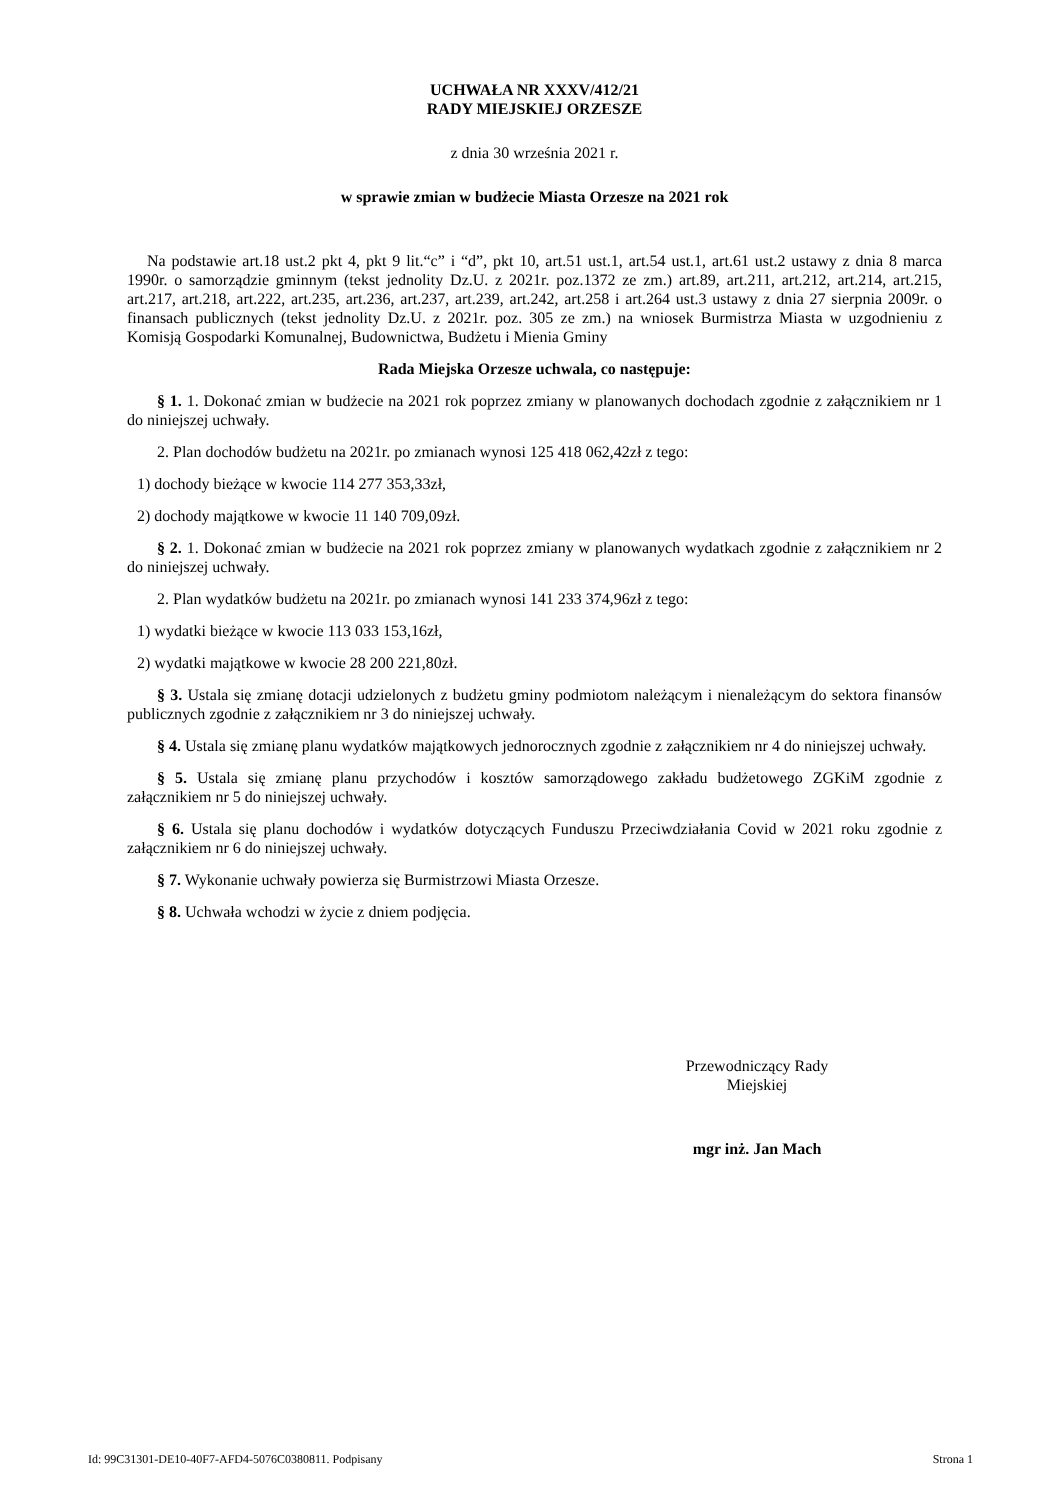UCHWAŁA NR XXXV/412/21
RADY MIEJSKIEJ ORZESZE
z dnia 30 września 2021 r.
w sprawie zmian w budżecie Miasta Orzesze na 2021 rok
Na podstawie art.18 ust.2 pkt 4, pkt 9 lit.“c” i “d”, pkt 10, art.51 ust.1, art.54 ust.1, art.61 ust.2 ustawy z dnia 8 marca 1990r. o samorządzie gminnym (tekst jednolity Dz.U. z 2021r. poz.1372 ze zm.) art.89, art.211, art.212, art.214, art.215, art.217, art.218, art.222, art.235, art.236, art.237, art.239, art.242, art.258 i art.264 ust.3 ustawy z dnia 27 sierpnia 2009r. o finansach publicznych (tekst jednolity Dz.U. z 2021r. poz. 305 ze zm.) na wniosek Burmistrza Miasta w uzgodnieniu z Komisją Gospodarki Komunalnej, Budownictwa, Budżetu i Mienia Gminy
Rada Miejska Orzesze uchwala, co następuje:
§ 1. 1. Dokonać zmian w budżecie na 2021 rok poprzez zmiany w planowanych dochodach zgodnie z załącznikiem nr 1 do niniejszej uchwały.
2. Plan dochodów budżetu na 2021r. po zmianach wynosi 125 418 062,42zł z tego:
1) dochody bieżące w kwocie 114 277 353,33zł,
2) dochody majątkowe w kwocie 11 140 709,09zł.
§ 2. 1. Dokonać zmian w budżecie na 2021 rok poprzez zmiany w planowanych wydatkach zgodnie z załącznikiem nr 2 do niniejszej uchwały.
2. Plan wydatków budżetu na 2021r. po zmianach wynosi 141 233 374,96zł z tego:
1) wydatki bieżące w kwocie 113 033 153,16zł,
2) wydatki majątkowe w kwocie 28 200 221,80zł.
§ 3. Ustala się zmianę dotacji udzielonych z budżetu gminy podmiotom należącym i nienależącym do sektora finansów publicznych zgodnie z załącznikiem nr 3 do niniejszej uchwały.
§ 4. Ustala się zmianę planu wydatków majątkowych jednorocznych zgodnie z załącznikiem nr 4 do niniejszej uchwały.
§ 5. Ustala się zmianę planu przychodów i kosztów samorządowego zakładu budżetowego ZGKiM zgodnie z załącznikiem nr 5 do niniejszej uchwały.
§ 6. Ustala się planu dochodów i wydatków dotyczących Funduszu Przeciwdziałania Covid w 2021 roku zgodnie z załącznikiem nr 6 do niniejszej uchwały.
§ 7. Wykonanie uchwały powierza się Burmistrzowi Miasta Orzesze.
§ 8. Uchwała wchodzi w życie z dniem podjęcia.
Przewodniczący Rady
Miejskiej
mgr inż. Jan Mach
Id: 99C31301-DE10-40F7-AFD4-5076C0380811. Podpisany Strona 1